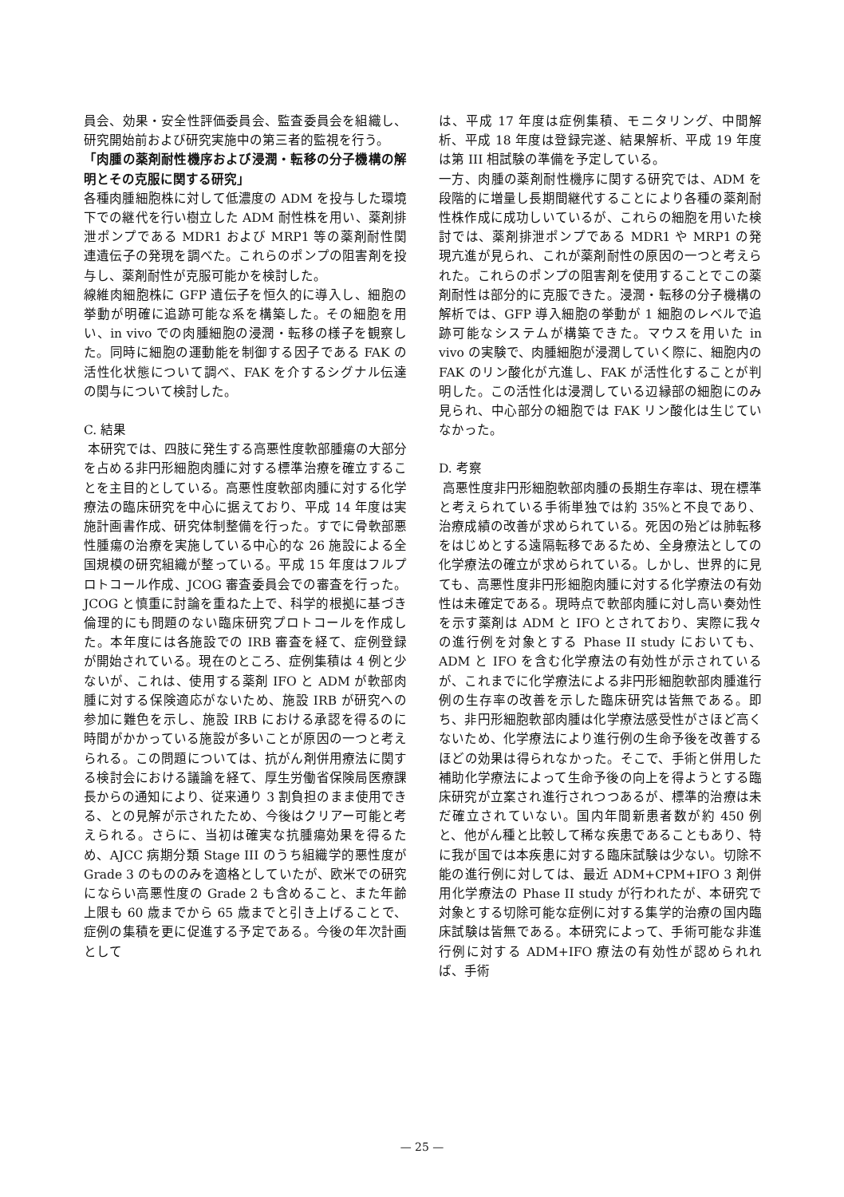員会、効果・安全性評価委員会、監査委員会を組織し、研究開始前および研究実施中の第三者的監視を行う。
「肉腫の薬剤耐性機序および浸潤・転移の分子機構の解明とその克服に関する研究」
各種肉腫細胞株に対して低濃度の ADM を投与した環境下での継代を行い樹立した ADM 耐性株を用い、薬剤排泄ポンプである MDR1 および MRP1 等の薬剤耐性関連遺伝子の発現を調べた。これらのポンプの阻害剤を投与し、薬剤耐性が克服可能かを検討した。
線維肉細胞株に GFP 遺伝子を恒久的に導入し、細胞の挙動が明確に追跡可能な系を構築した。その細胞を用い、in vivo での肉腫細胞の浸潤・転移の様子を観察した。同時に細胞の運動能を制御する因子である FAK の活性化状態について調べ、FAK を介するシグナル伝達の関与について検討した。
C. 結果
本研究では、四肢に発生する高悪性度軟部腫瘍の大部分を占める非円形細胞肉腫に対する標準治療を確立することを主目的としている。高悪性度軟部肉腫に対する化学療法の臨床研究を中心に据えており、平成 14 年度は実施計画書作成、研究体制整備を行った。すでに骨軟部悪性腫瘍の治療を実施している中心的な 26 施設による全国規模の研究組織が整っている。平成 15 年度はフルプロトコール作成、JCOG 審査委員会での審査を行った。JCOG と慎重に討論を重ねた上で、科学的根拠に基づき倫理的にも問題のない臨床研究プロトコールを作成した。本年度には各施設での IRB 審査を経て、症例登録が開始されている。現在のところ、症例集積は 4 例と少ないが、これは、使用する薬剤 IFO と ADM が軟部肉腫に対する保険適応がないため、施設 IRB が研究への参加に難色を示し、施設 IRB における承認を得るのに時間がかかっている施設が多いことが原因の一つと考えられる。この問題については、抗がん剤併用療法に関する検討会における議論を経て、厚生労働省保険局医療課長からの通知により、従来通り 3 割負担のまま使用できる、との見解が示されたため、今後はクリアー可能と考えられる。さらに、当初は確実な抗腫瘍効果を得るため、AJCC 病期分類 Stage III のうち組織学的悪性度が Grade 3 のもののみを適格としていたが、欧米での研究にならい高悪性度の Grade 2 も含めること、また年齢上限も 60 歳までから 65 歳までと引き上げることで、症例の集積を更に促進する予定である。今後の年次計画として
は、平成 17 年度は症例集積、モニタリング、中間解析、平成 18 年度は登録完遂、結果解析、平成 19 年度は第 III 相試験の準備を予定している。
一方、肉腫の薬剤耐性機序に関する研究では、ADM を段階的に増量し長期間継代することにより各種の薬剤耐性株作成に成功しいているが、これらの細胞を用いた検討では、薬剤排泄ポンプである MDR1 や MRP1 の発現亢進が見られ、これが薬剤耐性の原因の一つと考えられた。これらのポンプの阻害剤を使用することでこの薬剤耐性は部分的に克服できた。浸潤・転移の分子機構の解析では、GFP 導入細胞の挙動が 1 細胞のレベルで追跡可能なシステムが構築できた。マウスを用いた in vivo の実験で、肉腫細胞が浸潤していく際に、細胞内の FAK のリン酸化が亢進し、FAK が活性化することが判明した。この活性化は浸潤している辺縁部の細胞にのみ見られ、中心部分の細胞では FAK リン酸化は生じていなかった。
D. 考察
高悪性度非円形細胞軟部肉腫の長期生存率は、現在標準と考えられている手術単独では約 35%と不良であり、治療成績の改善が求められている。死因の殆どは肺転移をはじめとする遠隔転移であるため、全身療法としての化学療法の確立が求められている。しかし、世界的に見ても、高悪性度非円形細胞肉腫に対する化学療法の有効性は未確定である。現時点で軟部肉腫に対し高い奏効性を示す薬剤は ADM と IFO とされており、実際に我々の進行例を対象とする Phase II study においても、ADM と IFO を含む化学療法の有効性が示されているが、これまでに化学療法による非円形細胞軟部肉腫進行例の生存率の改善を示した臨床研究は皆無である。即ち、非円形細胞軟部肉腫は化学療法感受性がさほど高くないため、化学療法により進行例の生命予後を改善するほどの効果は得られなかった。そこで、手術と併用した補助化学療法によって生命予後の向上を得ようとする臨床研究が立案され進行されつつあるが、標準的治療は未だ確立されていない。国内年間新患者数が約 450 例と、他がん種と比較して稀な疾患であることもあり、特に我が国では本疾患に対する臨床試験は少ない。切除不能の進行例に対しては、最近 ADM+CPM+IFO 3 剤併用化学療法の Phase II study が行われたが、本研究で対象とする切除可能な症例に対する集学的治療の国内臨床試験は皆無である。本研究によって、手術可能な非進行例に対する ADM+IFO 療法の有効性が認められれば、手術
— 25 —